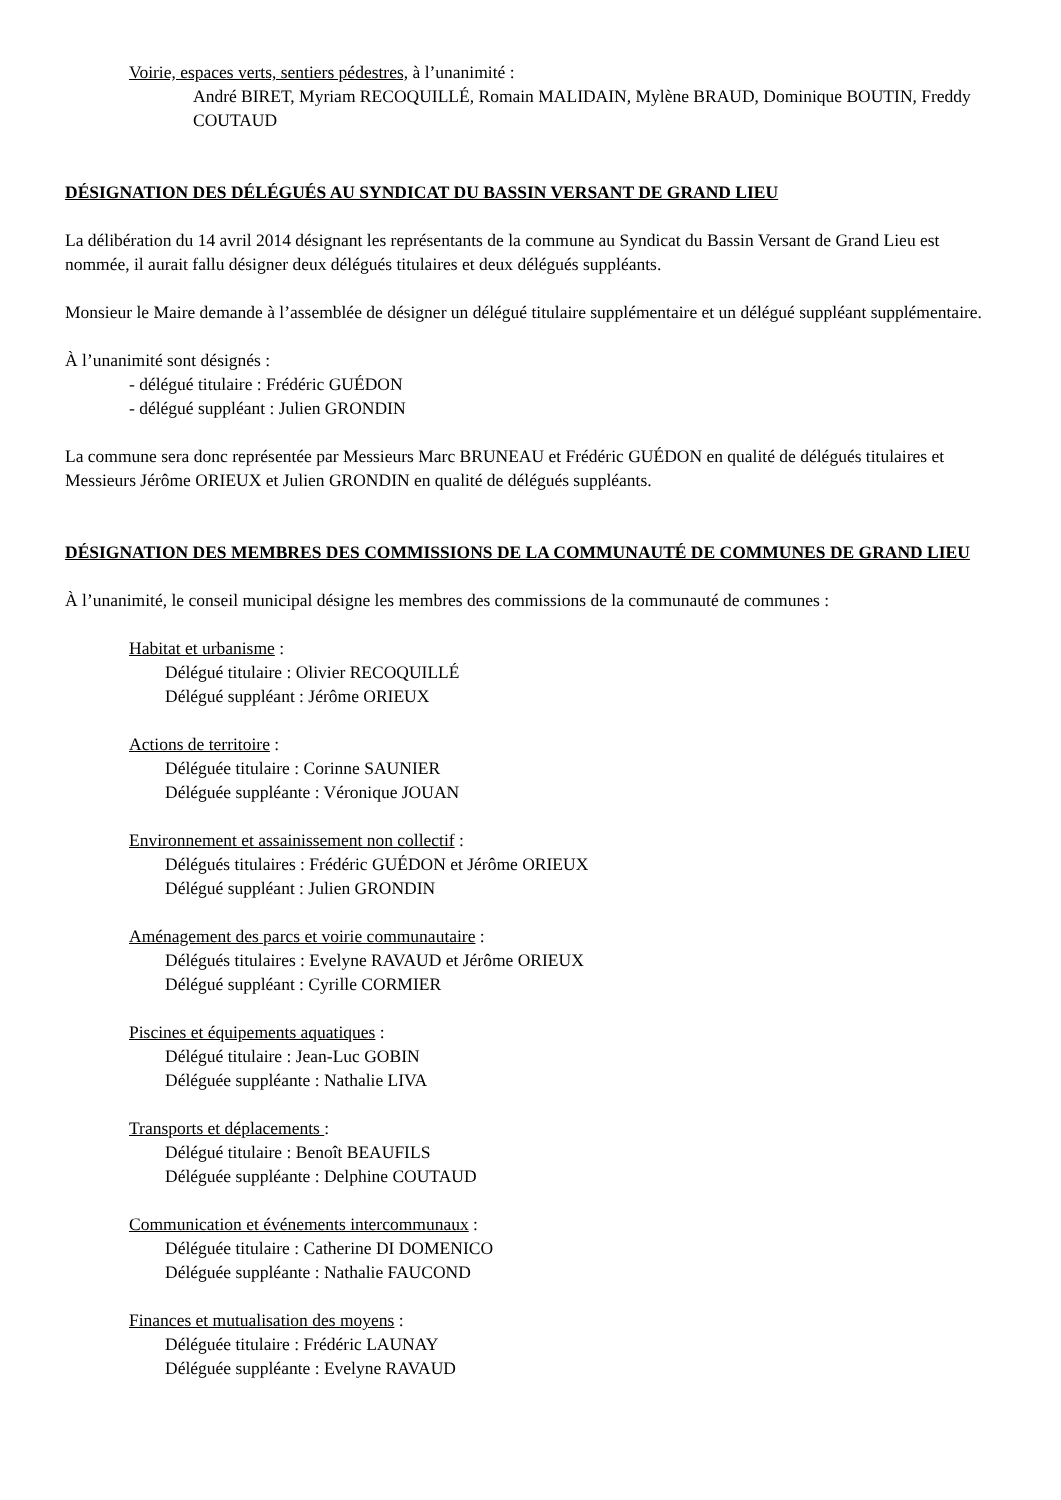Voirie, espaces verts, sentiers pédestres, à l’unanimité :
André BIRET, Myriam RECOQUILLÉ, Romain MALIDAIN, Mylène BRAUD, Dominique BOUTIN, Freddy COUTAUD
DÉSIGNATION DES DÉLÉGUÉS AU SYNDICAT DU BASSIN VERSANT DE GRAND LIEU
La délibération du 14 avril 2014 désignant les représentants de la commune au Syndicat du Bassin Versant de Grand Lieu est nommée, il aurait fallu désigner deux délégués titulaires et deux délégués suppléants.
Monsieur le Maire demande à l’assemblée de désigner un délégué titulaire supplémentaire et un délégué suppléant supplémentaire.
À l’unanimité sont désignés :
- délégué titulaire : Frédéric GUÉDON
- délégué suppléant : Julien GRONDIN
La commune sera donc représentée par Messieurs Marc BRUNEAU et Frédéric GUÉDON en qualité de délégués titulaires et Messieurs Jérôme ORIEUX et Julien GRONDIN en qualité de délégués suppléants.
DÉSIGNATION DES MEMBRES DES COMMISSIONS DE LA COMMUNAUTÉ DE COMMUNES DE GRAND LIEU
À l’unanimité, le conseil municipal désigne les membres des commissions de la communauté de communes :
Habitat et urbanisme :
Délégué titulaire : Olivier RECOQUILLÉ
Délégué suppléant : Jérôme ORIEUX
Actions de territoire :
Déléguée titulaire : Corinne SAUNIER
Déléguée suppléante : Véronique JOUAN
Environnement et assainissement non collectif :
Délégués titulaires : Frédéric GUÉDON et Jérôme ORIEUX
Délégué suppléant : Julien GRONDIN
Aménagement des parcs et voirie communautaire :
Délégués titulaires : Evelyne RAVAUD et Jérôme ORIEUX
Délégué suppléant : Cyrille CORMIER
Piscines et équipements aquatiques :
Délégué titulaire : Jean-Luc GOBIN
Déléguée suppléante : Nathalie LIVA
Transports et déplacements :
Délégué titulaire : Benoît BEAUFILS
Déléguée suppléante : Delphine COUTAUD
Communication et événements intercommunaux :
Déléguée titulaire : Catherine DI DOMENICO
Déléguée suppléante : Nathalie FAUCOND
Finances et mutualisation des moyens :
Déléguée titulaire : Frédéric LAUNAY
Déléguée suppléante : Evelyne RAVAUD